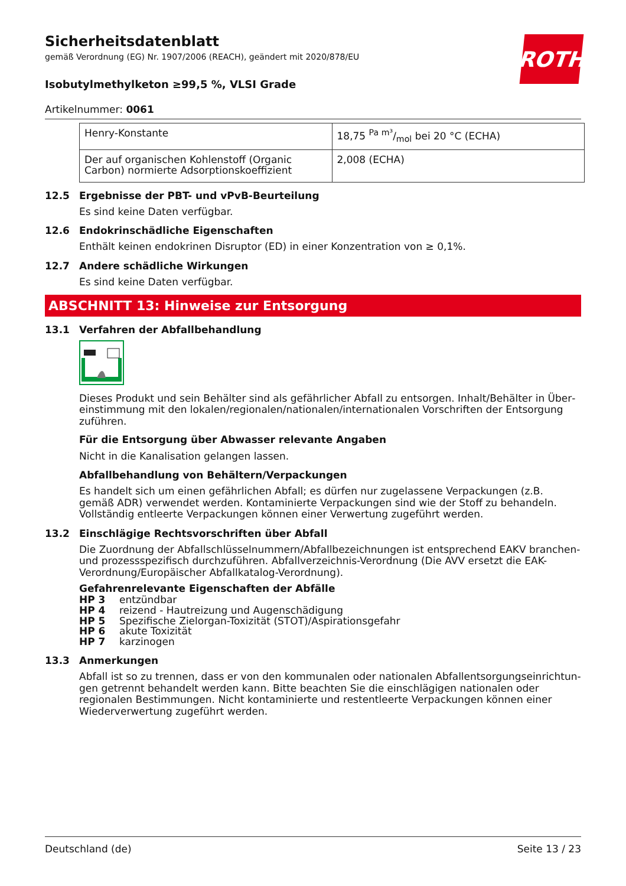Sicherheitsdatenblatt
gemäß Verordnung (EG) Nr. 1907/2006 (REACH), geändert mit 2020/878/EU
ROTH
Isobutylmethylketon ≥99,5 %, VLSI Grade
Artikelnummer: 0061
| Henry-Konstante | 18,75 Pa m³/mol bei 20 °C (ECHA) |
| Der auf organischen Kohlenstoff (Organic Carbon) normierte Adsorptionskoeffizient | 2,008 (ECHA) |
12.5 Ergebnisse der PBT- und vPvB-Beurteilung
Es sind keine Daten verfügbar.
12.6 Endokrinschädliche Eigenschaften
Enthält keinen endokrinen Disruptor (ED) in einer Konzentration von ≥ 0,1%.
12.7 Andere schädliche Wirkungen
Es sind keine Daten verfügbar.
ABSCHNITT 13: Hinweise zur Entsorgung
13.1 Verfahren der Abfallbehandlung
Dieses Produkt und sein Behälter sind als gefährlicher Abfall zu entsorgen. Inhalt/Behälter in Über­einstimmung mit den lokalen/regionalen/nationalen/internationalen Vorschriften der Entsorgung zu­führen.
Für die Entsorgung über Abwasser relevante Angaben
Nicht in die Kanalisation gelangen lassen.
Abfallbehandlung von Behältern/Verpackungen
Es handelt sich um einen gefährlichen Abfall; es dürfen nur zugelassene Verpackungen (z.B. gemäß ADR) verwendet werden. Kontaminierte Verpackungen sind wie der Stoff zu behandeln. Vollständig entleerte Verpackungen können einer Verwertung zugeführt werden.
13.2 Einschlägige Rechtsvorschriften über Abfall
Die Zuordnung der Abfallschlüsselnummern/Abfallbezeichnungen ist entsprechend EAKV branchen- und prozessspezifisch durchzuführen. Abfallverzeichnis-Verordnung (Die AVV ersetzt die EAK-Verord­nung/Europäischer Abfallkatalog-Verordnung).
Gefahrenrelevante Eigenschaften der Abfälle
HP 3 entzündbar
HP 4 reizend - Hautreizung und Augenschädigung
HP 5 Spezifische Zielorgan-Toxizität (STOT)/Aspirationsgefahr
HP 6 akute Toxizität
HP 7 karzinogen
13.3 Anmerkungen
Abfall ist so zu trennen, dass er von den kommunalen oder nationalen Abfallentsorgungseinrichtun­gen getrennt behandelt werden kann. Bitte beachten Sie die einschlägigen nationalen oder regiona­len Bestimmungen. Nicht kontaminierte und restentleerte Verpackungen können einer Wiederver­wertung zugeführt werden.
Deutschland (de) Seite 13 / 23